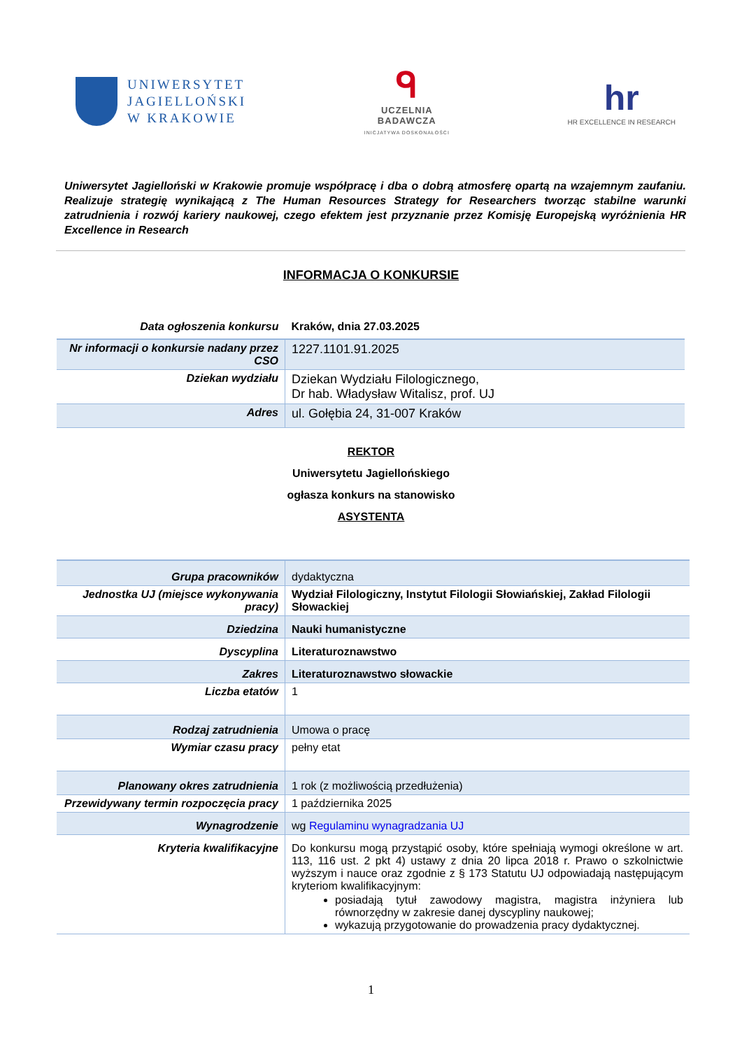UNIWERSYTET
JAGIELLOŃSKI
W KRAKOWIE
ᑫ
UCZELNIA
BADAWCZA
INICJATYWA DOSKONAŁOŚCI
hr
HR EXCELLENCE IN RESEARCH
Uniwersytet Jagielloński w Krakowie promuje współpracę i dba o dobrą atmosferę opartą na wzajemnym zaufaniu. Realizuje strategię wynikającą z The Human Resources Strategy for Researchers tworząc stabilne warunki zatrudnienia i rozwój kariery naukowej, czego efektem jest przyznanie przez Komisję Europejską wyróżnienia HR Excellence in Research
INFORMACJA O KONKURSIE
| Data ogłoszenia konkursu | Kraków, dnia 27.03.2025 |
| Nr informacji o konkursie nadany przez CSO | 1227.1101.91.2025 |
| Dziekan wydziału | Dziekan Wydziału Filologicznego, Dr hab. Władysław Witalisz, prof. UJ |
| Adres | ul. Gołębia 24, 31-007 Kraków |
REKTOR
Uniwersytetu Jagiellońskiego
ogłasza konkurs na stanowisko
ASYSTENTA
| Grupa pracowników | dydaktyczna |
| Jednostka UJ (miejsce wykonywania pracy) | Wydział Filologiczny, Instytut Filologii Słowiańskiej, Zakład Filologii Słowackiej |
| Dziedzina | Nauki humanistyczne |
| Dyscyplina | Literaturoznawstwo |
| Zakres | Literaturoznawstwo słowackie |
| Liczba etatów | 1 |
| Rodzaj zatrudnienia | Umowa o pracę |
| Wymiar czasu pracy | pełny etat |
| Planowany okres zatrudnienia | 1 rok (z możliwością przedłużenia) |
| Przewidywany termin rozpoczęcia pracy | 1 października 2025 |
| Wynagrodzenie | wg Regulaminu wynagradzania UJ |
| Kryteria kwalifikacyjne | Do konkursu mogą przystąpić osoby, które spełniają wymogi określone w art. 113, 116 ust. 2 pkt 4) ustawy z dnia 20 lipca 2018 r. Prawo o szkolnictwie wyższym i nauce oraz zgodnie z § 173 Statutu UJ odpowiadają następującym kryteriom kwalifikacyjnym: posiadają tytuł zawodowy magistra, magistra inżyniera lub równorzędny w zakresie danej dyscypliny naukowej; wykazują przygotowanie do prowadzenia pracy dydaktycznej. |
1